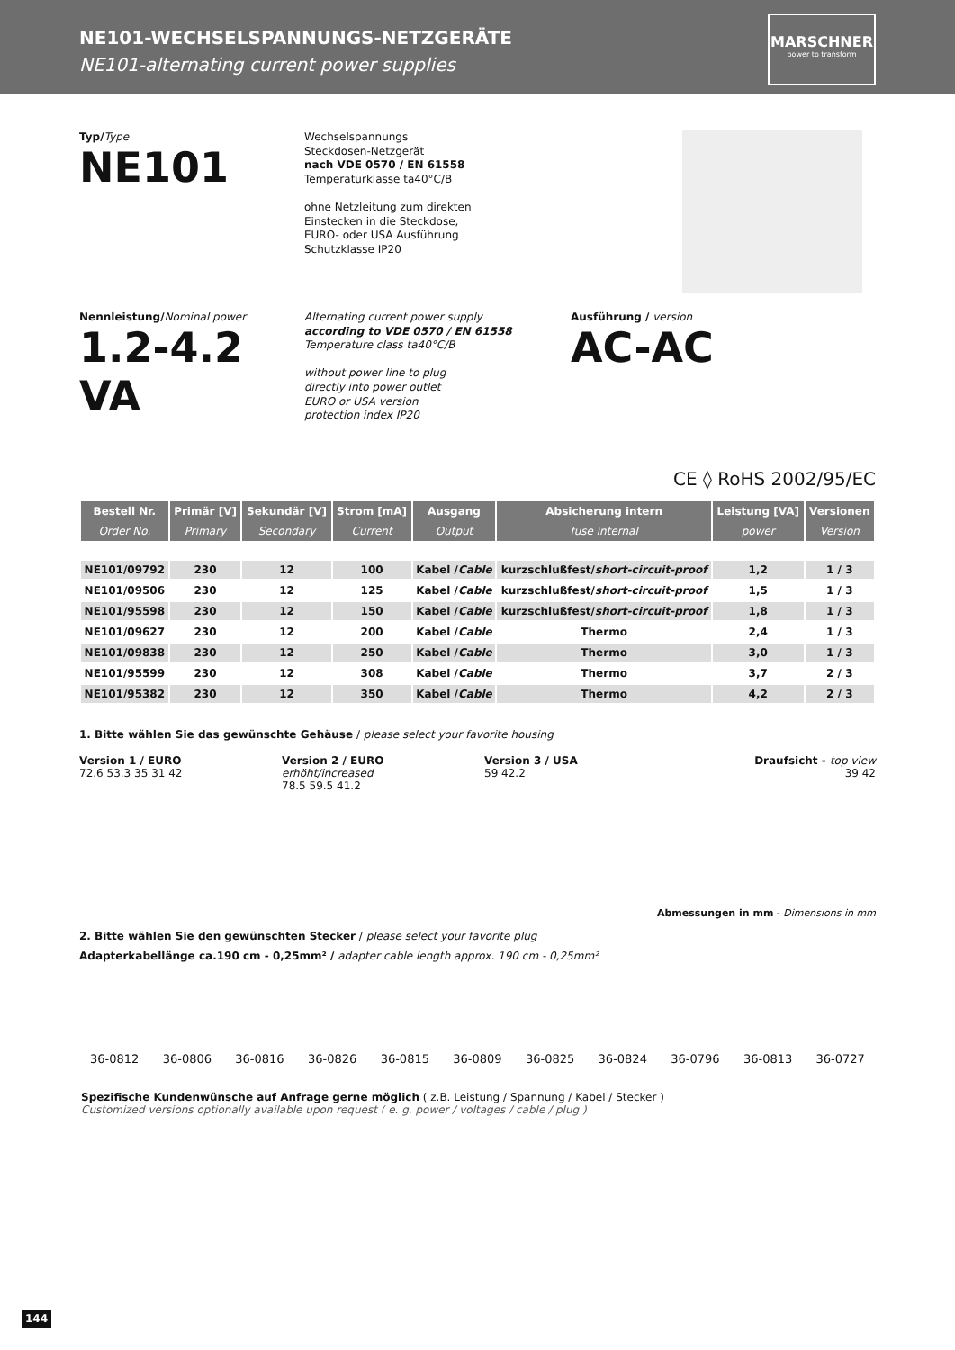NE101-WECHSELSPANNUNGS-NETZGERÄTE
NE101-alternating current power supplies
MARSCHNER
power to transform
Typ/Type
NE101
Wechselspannungs
Steckdosen-Netzgerät
nach VDE 0570 / EN 61558
Temperaturklasse ta40°C/B
ohne Netzleitung zum direkten
Einstecken in die Steckdose,
EURO- oder USA Ausführung
Schutzklasse IP20
Nennleistung/Nominal power
1.2-4.2 VA
Alternating current power supply
according to VDE 0570 / EN 61558
Temperature class ta40°C/B
without power line to plug
directly into power outlet
EURO or USA version
protection index IP20
Ausführung / version
AC-AC
CE ◊ RoHS 2002/95/EC
| Bestell Nr. Order No. | Primär [V] Primary | Sekundär [V] Secondary | Strom [mA] Current | Ausgang Output | Absicherung intern fuse internal | Leistung [VA] power | Versionen Version |
| --- | --- | --- | --- | --- | --- | --- | --- |
| NE101/09792 | 230 | 12 | 100 | Kabel / Cable | kurzschlußfest/ short-circuit-proof | 1,2 | 1 / 3 |
| NE101/09506 | 230 | 12 | 125 | Kabel / Cable | kurzschlußfest/ short-circuit-proof | 1,5 | 1 / 3 |
| NE101/95598 | 230 | 12 | 150 | Kabel / Cable | kurzschlußfest/ short-circuit-proof | 1,8 | 1 / 3 |
| NE101/09627 | 230 | 12 | 200 | Kabel / Cable | Thermo | 2,4 | 1 / 3 |
| NE101/09838 | 230 | 12 | 250 | Kabel / Cable | Thermo | 3,0 | 1 / 3 |
| NE101/95599 | 230 | 12 | 308 | Kabel / Cable | Thermo | 3,7 | 2 / 3 |
| NE101/95382 | 230 | 12 | 350 | Kabel / Cable | Thermo | 4,2 | 2 / 3 |
1. Bitte wählen Sie das gewünschte Gehäuse / please select your favorite housing
Version 1 / EURO
72.6 53.3 35 31 42
Version 2 / EURO erhöht/increased
78.5 59.5 41.2
Version 3 / USA
59 42.2
Draufsicht - top view
39 42
Abmessungen in mm - Dimensions in mm
2. Bitte wählen Sie den gewünschten Stecker / please select your favorite plug
Adapterkabellänge ca.190 cm - 0,25mm² / adapter cable length approx. 190 cm - 0,25mm²
36-0812 36-0806 36-0816 36-0826 36-0815 36-0809 36-0825 36-0824 36-0796 36-0813 36-0727
Spezifische Kundenwünsche auf Anfrage gerne möglich ( z.B. Leistung / Spannung / Kabel / Stecker )
Customized versions optionally available upon request ( e. g. power / voltages / cable / plug )
144